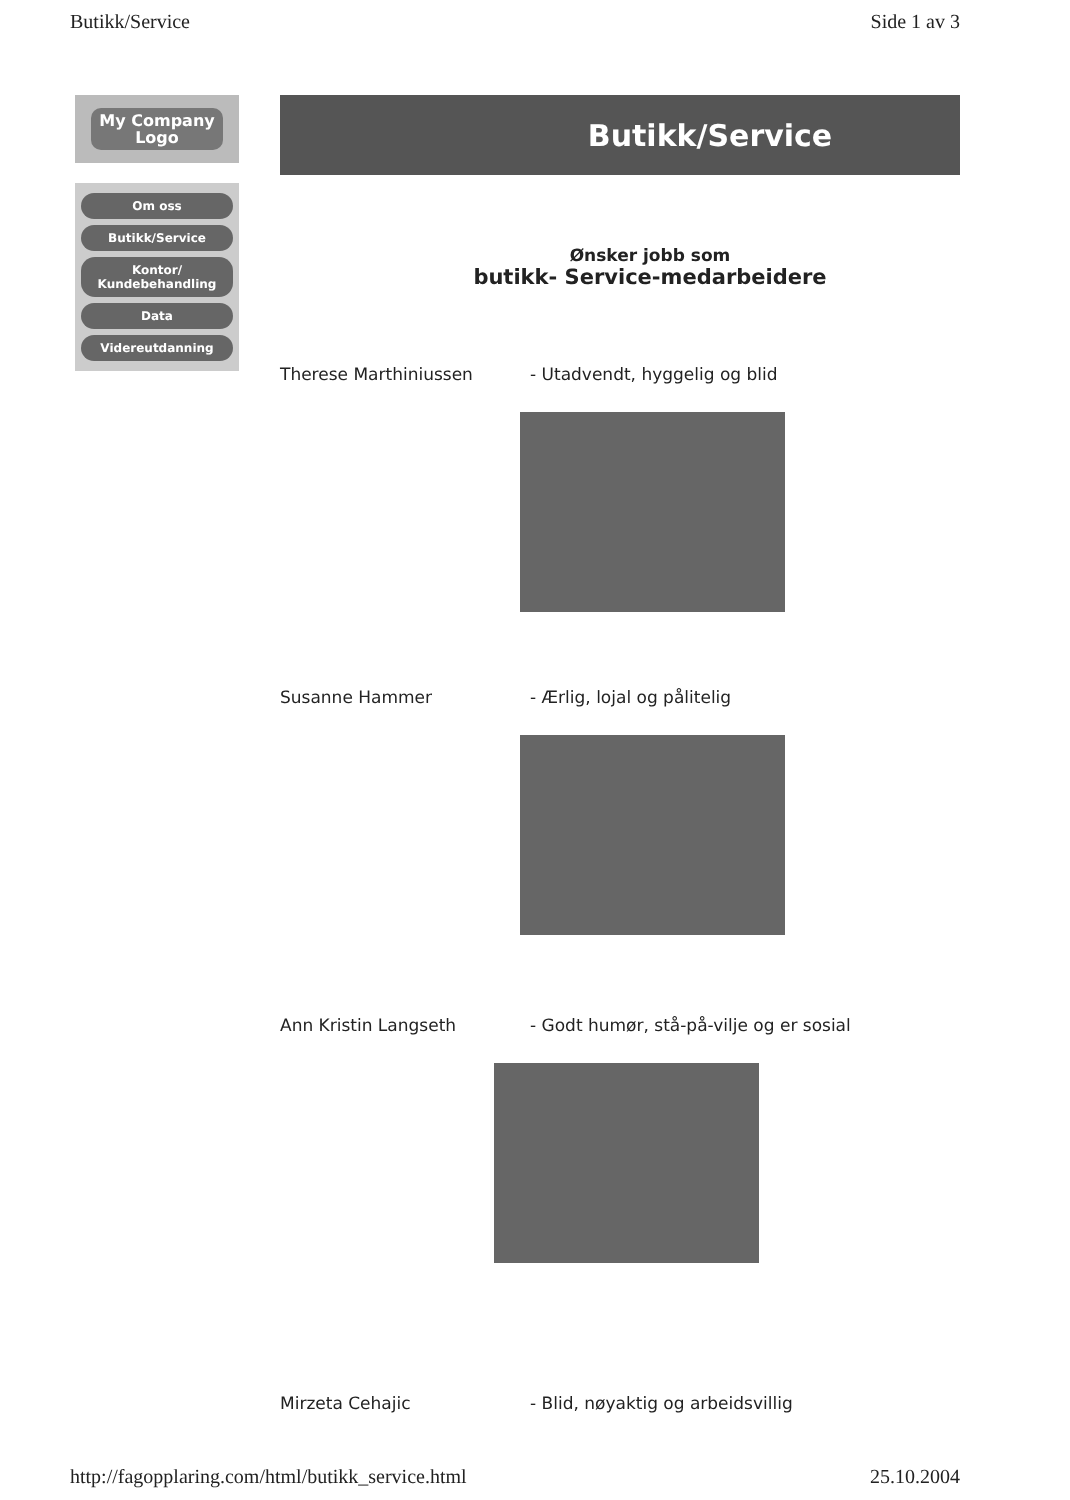Butikk/Service Side 1 av 3
My Company
Logo
Om oss
Butikk/Service
Kontor/ Kundebehandling
Data
Videreutdanning
Butikk/Service
Ønsker jobb som
butikk- Service-medarbeidere
Therese Marthiniussen - Utadvendt, hyggelig og blid
Susanne Hammer - Ærlig, lojal og pålitelig
Ann Kristin Langseth - Godt humør, stå-på-vilje og er sosial
Mirzeta Cehajic - Blid, nøyaktig og arbeidsvillig
http://fagopplaring.com/html/butikk_service.html 25.10.2004